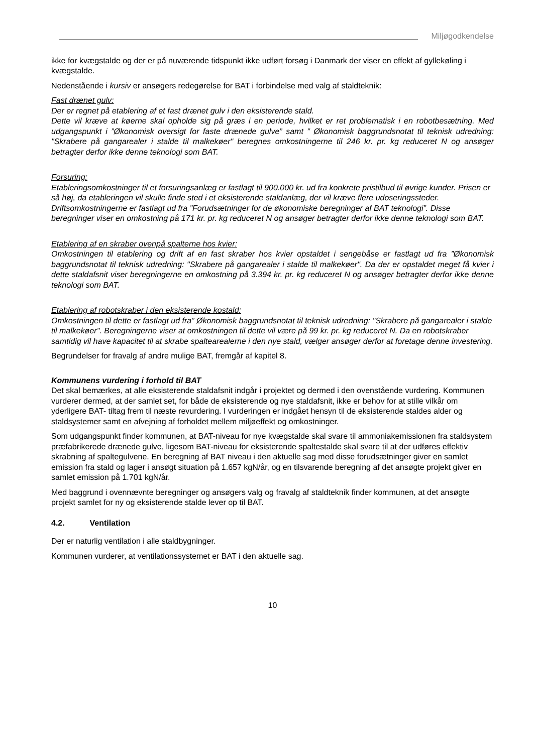Miljøgodkendelse
ikke for kvægstalde og der er på nuværende tidspunkt ikke udført forsøg i Danmark der viser en effekt af gyllekøling i kvægstalde.
Nedenstående i kursiv er ansøgers redegørelse for BAT i forbindelse med valg af staldteknik:
Fast drænet gulv:
Der er regnet på etablering af et fast drænet gulv i den eksisterende stald.
Dette vil kræve at køerne skal opholde sig på græs i en periode, hvilket er ret problematisk i en robotbesætning. Med udgangspunkt i ”Økonomisk oversigt for faste drænede gulve” samt ” Økonomisk baggrundsnotat til teknisk udredning: "Skrabere på gangarealer i stalde til malkekøer" beregnes omkostningerne til 246 kr. pr. kg reduceret N og ansøger betragter derfor ikke denne teknologi som BAT.
Forsuring:
Etableringsomkostninger til et forsuringsanlæg er fastlagt til 900.000 kr. ud fra konkrete pristilbud til øvrige kunder. Prisen er så høj, da etableringen vil skulle finde sted i et eksisterende staldanlæg, der vil kræve flere udoseringssteder. Driftsomkostningerne er fastlagt ud fra ”Forudsætninger for de økonomiske beregninger af BAT teknologi”. Disse beregninger viser en omkostning på 171 kr. pr. kg reduceret N og ansøger betragter derfor ikke denne teknologi som BAT.
Etablering af en skraber ovenpå spalterne hos kvier:
Omkostningen til etablering og drift af en fast skraber hos kvier opstaldet i sengebåse er fastlagt ud fra ”Økonomisk baggrundsnotat til teknisk udredning: "Skrabere på gangarealer i stalde til malkekøer". Da der er opstaldet meget få kvier i dette staldafsnit viser beregningerne en omkostning på 3.394 kr. pr. kg reduceret N og ansøger betragter derfor ikke denne teknologi som BAT.
Etablering af robotskraber i den eksisterende kostald:
Omkostningen til dette er fastlagt ud fra” Økonomisk baggrundsnotat til teknisk udredning: "Skrabere på gangarealer i stalde til malkekøer". Beregningerne viser at omkostningen til dette vil være på 99 kr. pr. kg reduceret N. Da en robotskraber samtidig vil have kapacitet til at skrabe spaltearealerne i den nye stald, vælger ansøger derfor at foretage denne investering.
Begrundelser for fravalg af andre mulige BAT, fremgår af kapitel 8.
Kommunens vurdering i forhold til BAT
Det skal bemærkes, at alle eksisterende staldafsnit indgår i projektet og dermed i den ovenstående vurdering. Kommunen vurderer dermed, at der samlet set, for både de eksisterende og nye staldafsnit, ikke er behov for at stille vilkår om yderligere BAT- tiltag frem til næste revurdering. I vurderingen er indgået hensyn til de eksisterende staldes alder og staldsystemer samt en afvejning af forholdet mellem miljøeffekt og omkostninger.
Som udgangspunkt finder kommunen, at BAT-niveau for nye kvægstalde skal svare til ammoniakemissionen fra staldsystem præfabrikerede drænede gulve, ligesom BAT-niveau for eksisterende spaltestalde skal svare til at der udføres effektiv skrabning af spaltegulvene. En beregning af BAT niveau i den aktuelle sag med disse forudsætninger giver en samlet emission fra stald og lager i ansøgt situation på 1.657 kgN/år, og en tilsvarende beregning af det ansøgte projekt giver en samlet emission på 1.701 kgN/år.
Med baggrund i ovennævnte beregninger og ansøgers valg og fravalg af staldteknik finder kommunen, at det ansøgte projekt samlet for ny og eksisterende stalde lever op til BAT.
4.2. Ventilation
Der er naturlig ventilation i alle staldbygninger.
Kommunen vurderer, at ventilationssystemet er BAT i den aktuelle sag.
10